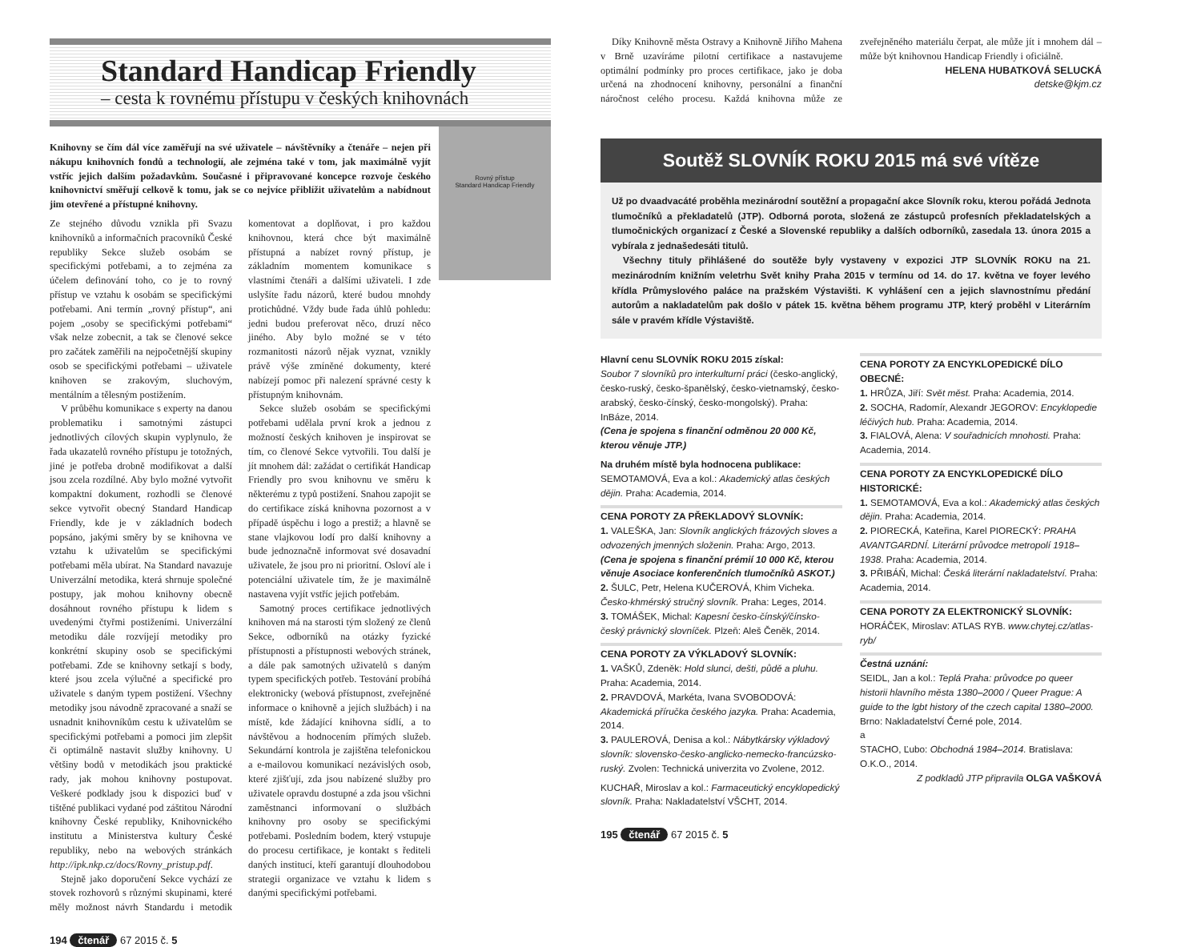Standard Handicap Friendly
– cesta k rovnému přístupu v českých knihovnách
Rovný přístup
Standard Handicap Friendly
Knihovny se čím dál více zaměřují na své uživatele – návštěvníky a čtenáře – nejen při nákupu knihovních fondů a technologií, ale zejména také v tom, jak maximálně vyjít vstříc jejich dalším požadavkům. Současné i připravované koncepce rozvoje českého knihovnictví směřují celkově k tomu, jak se co nejvíce přiblížit uživatelům a nabídnout jim otevřené a přístupné knihovny.
Ze stejného důvodu vznikla při Svazu knihovníků a informačních pracovníků České republiky Sekce služeb osobám se specifickými potřebami, a to zejména za účelem definování toho, co je to rovný přístup ve vztahu k osobám se specifickými potřebami. Ani termín „rovný přístup“, ani pojem „osoby se specifickými potřebami“ však nelze zobecnit, a tak se členové sekce pro začátek zaměřili na nejpočetnější skupiny osob se specifickými potřebami – uživatele knihoven se zrakovým, sluchovým, mentálním a tělesným postižením.
V průběhu komunikace s experty na danou problematiku i samotnými zástupci jednotlivých cílových skupin vyplynulo, že řada ukazatelů rovného přístupu je totožných, jiné je potřeba drobně modifikovat a další jsou zcela rozdílné. Aby bylo možné vytvořit kompaktní dokument, rozhodli se členové sekce vytvořit obecný Standard Handicap Friendly, kde je v základních bodech popsáno, jakými směry by se knihovna ve vztahu k uživatelům se specifickými potřebami měla ubírat. Na Standard navazuje Univerzální metodika, která shrnuje společné postupy, jak mohou knihovny obecně dosáhnout rovného přístupu k lidem s uvedenými čtyřmi postiženími. Univerzální metodiku dále rozvíjejí metodiky pro konkrétní skupiny osob se specifickými potřebami. Zde se knihovny setkají s body, které jsou zcela výlučné a specifické pro uživatele s daným typem postižení. Všechny metodiky jsou návodně zpracované a snaží se usnadnit knihovníkům cestu k uživatelům se specifickými potřebami a pomoci jim zlepšit či optimálně nastavit služby knihovny. U většiny bodů v metodikách jsou praktické rady, jak mohou knihovny postupovat. Veškeré podklady jsou k dispozici buď v tištěné publikaci vydané pod záštitou Národní knihovny České republiky, Knihovnického institutu a Ministerstva kultury České republiky, nebo na webových stránkách http://ipk.nkp.cz/docs/Rovny_pristup.pdf.
Stejně jako doporučení Sekce vychází ze stovek rozhovorů s různými skupinami, které měly možnost návrh Standardu i metodik komentovat a doplňovat, i pro každou knihovnou, která chce být maximálně přístupná a nabízet rovný přístup, je základním momentem komunikace s vlastními čtenáři a dalšími uživateli. I zde uslyšíte řadu názorů, které budou mnohdy protichůdné. Vždy bude řada úhlů pohledu: jedni budou preferovat něco, druzí něco jiného. Aby bylo možné se v této rozmanitosti názorů nějak vyznat, vznikly právě výše zmíněné dokumenty, které nabízejí pomoc při nalezení správné cesty k přístupným knihovnám.
Sekce služeb osobám se specifickými potřebami udělala první krok a jednou z možností českých knihoven je inspirovat se tím, co členové Sekce vytvořili. Tou další je jít mnohem dál: zažádat o certifikát Handicap Friendly pro svou knihovnu ve směru k některému z typů postižení. Snahou zapojit se do certifikace získá knihovna pozornost a v případě úspěchu i logo a prestiž; a hlavně se stane vlajkovou lodí pro další knihovny a bude jednoznačně informovat své dosavadní uživatele, že jsou pro ni prioritní. Osloví ale i potenciální uživatele tím, že je maximálně nastavena vyjít vstříc jejich potřebám.
Samotný proces certifikace jednotlivých knihoven má na starosti tým složený ze členů Sekce, odborníků na otázky fyzické přístupnosti a přístupnosti webových stránek, a dále pak samotných uživatelů s daným typem specifických potřeb. Testování probíhá elektronicky (webová přístupnost, zveřejněné informace o knihovně a jejích službách) i na místě, kde žádající knihovna sídlí, a to návštěvou a hodnocením přímých služeb. Sekundární kontrola je zajištěna telefonickou a e-mailovou komunikací nezávislých osob, které zjišťují, zda jsou nabízené služby pro uživatele opravdu dostupné a zda jsou všichni zaměstnanci informovaní o službách knihovny pro osoby se specifickými potřebami. Posledním bodem, který vstupuje do procesu certifikace, je kontakt s řediteli daných institucí, kteří garantují dlouhodobou strategii organizace ve vztahu k lidem s danými specifickými potřebami.
194 čtenář 67 2015 č. 5
Díky Knihovně města Ostravy a Knihovně Jiřího Mahena v Brně uzavíráme pilotní certifikace a nastavujeme optimální podmínky pro proces certifikace, jako je doba určená na zhodnocení knihovny, personální a finanční náročnost celého procesu. Každá knihovna může ze zveřejněného materiálu čerpat, ale může jít i mnohem dál – může být knihovnou Handicap Friendly i oficiálně.
HELENA HUBATKOVÁ SELUCKÁ
detske@kjm.cz
Soutěž SLOVNÍK ROKU 2015 má své vítěze
Už po dvaadvacáté proběhla mezinárodní soutěžní a propagační akce Slovník roku, kterou pořádá Jednota tlumočníků a překladatelů (JTP). Odborná porota, složená ze zástupců profesních překladatelských a tlumočnických organizací z České a Slovenské republiky a dalších odborníků, zasedala 13. února 2015 a vybírala z jednašedesáti titulů.
Všechny tituly přihlášené do soutěže byly vystaveny v expozici JTP SLOVNÍK ROKU na 21. mezinárodním knižním veletrhu Svět knihy Praha 2015 v termínu od 14. do 17. května ve foyer levého křídla Průmyslového paláce na pražském Výstavišti. K vyhlášení cen a jejich slavnostnímu předání autorům a nakladatelům pak došlo v pátek 15. května během programu JTP, který proběhl v Literárním sále v pravém křídle Výstaviště.
Hlavní cenu SLOVNÍK ROKU 2015 získal:
Soubor 7 slovníků pro interkulturní práci (česko-anglický, česko-ruský, česko-španělský, česko-vietnamský, česko-arabský, česko-čínský, česko-mongolský). Praha: InBáze, 2014.
(Cena je spojena s finanční odměnou 20 000 Kč, kterou věnuje JTP.)
Na druhém místě byla hodnocena publikace:
SEMOTAMOVÁ, Eva a kol.: Akademický atlas českých dějin. Praha: Academia, 2014.
CENA POROTY ZA PŘEKLADOVÝ SLOVNÍK:
1. VALEŠKA, Jan: Slovník anglických frázových sloves a odvozených jmenných složenin. Praha: Argo, 2013. (Cena je spojena s finanční prémií 10 000 Kč, kterou věnuje Asociace konferenčních tlumočníků ASKOT.)
2. ŠULC, Petr, Helena KUČEROVÁ, Khim Vicheka. Česko-khmérský stručný slovník. Praha: Leges, 2014.
3. TOMÁŠEK, Michal: Kapesní česko-čínský/čínsko-český právnický slovníček. Plzeň: Aleš Čeněk, 2014.
CENA POROTY ZA VÝKLADOVÝ SLOVNÍK:
1. VAŠKŮ, Zdeněk: Hold slunci, dešti, půdě a pluhu. Praha: Academia, 2014.
2. PRAVDOVÁ, Markéta, Ivana SVOBODOVÁ: Akademická příručka českého jazyka. Praha: Academia, 2014.
3. PAULEROVÁ, Denisa a kol.: Nábytkársky výkladový slovník: slovensko-česko-anglicko-nemecko-francúzsko-ruský. Zvolen: Technická univerzita vo Zvolene, 2012.
KUCHAŘ, Miroslav a kol.: Farmaceutický encyklopedický slovník. Praha: Nakladatelství VŠCHT, 2014.
CENA POROTY ZA ENCYKLOPEDICKÉ DÍLO OBECNÉ:
1. HRŮZA, Jiří: Svět měst. Praha: Academia, 2014.
2. SOCHA, Radomír, Alexandr JEGOROV: Encyklopedie léčivých hub. Praha: Academia, 2014.
3. FIALOVÁ, Alena: V souřadnicích mnohosti. Praha: Academia, 2014.
CENA POROTY ZA ENCYKLOPEDICKÉ DÍLO HISTORICKÉ:
1. SEMOTAMOVÁ, Eva a kol.: Akademický atlas českých dějin. Praha: Academia, 2014.
2. PIORECKÁ, Kateřina, Karel PIORECKÝ: PRAHA AVANTGARDNÍ. Literární průvodce metropolí 1918–1938. Praha: Academia, 2014.
3. PŘIBÁŇ, Michal: Česká literární nakladatelství. Praha: Academia, 2014.
CENA POROTY ZA ELEKTRONICKÝ SLOVNÍK:
HORÁČEK, Miroslav: ATLAS RYB. www.chytej.cz/atlas-ryb/
Čestná uznání:
SEIDL, Jan a kol.: Teplá Praha: průvodce po queer historii hlavního města 1380–2000 / Queer Prague: A guide to the lgbt history of the czech capital 1380–2000. Brno: Nakladatelství Černé pole, 2014.
a
STACHO, Ľubo: Obchodná 1984–2014. Bratislava: O.K.O., 2014.
Z podkladů JTP připravila OLGA VAŠKOVÁ
195 čtenář 67 2015 č. 5